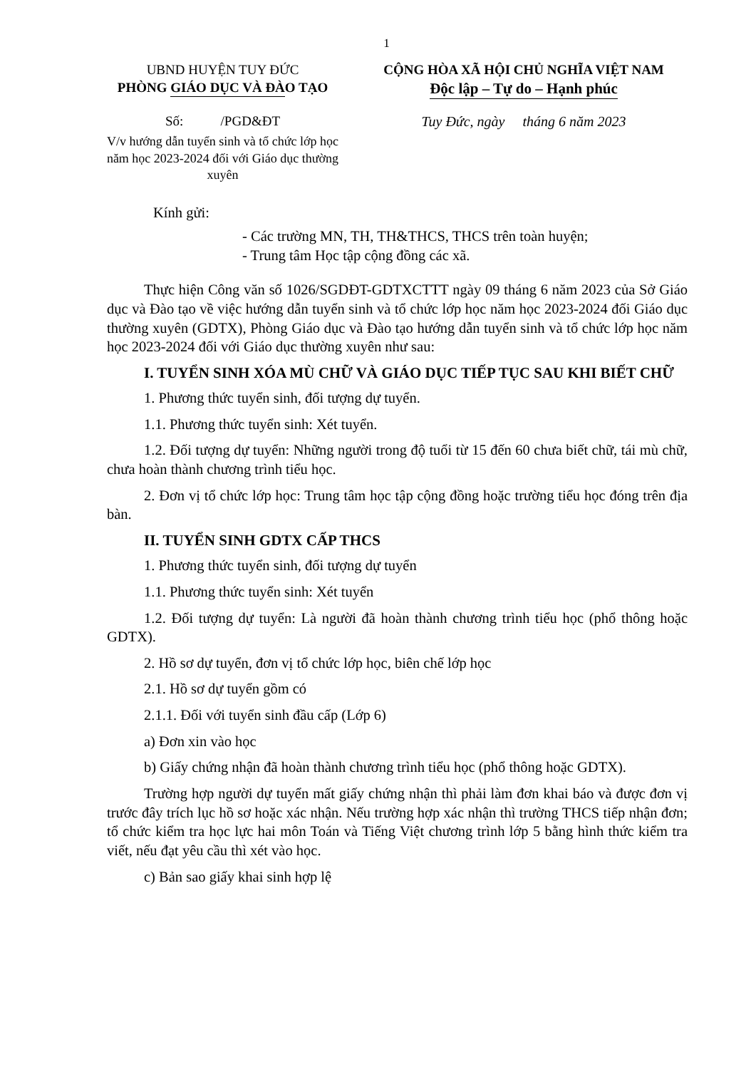1
UBND HUYỆN TUY ĐỨC
PHÒNG GIÁO DỤC VÀ ĐÀO TẠO
Số: /PGD&ĐT
V/v hướng dẫn tuyển sinh và tổ chức lớp học năm học 2023-2024 đối với Giáo dục thường xuyên
CỘNG HÒA XÃ HỘI CHỦ NGHĨA VIỆT NAM
Độc lập – Tự do – Hạnh phúc
Tuy Đức, ngày tháng 6 năm 2023
Kính gửi:
- Các trường MN, TH, TH&THCS, THCS trên toàn huyện;
- Trung tâm Học tập cộng đồng các xã.
Thực hiện Công văn số 1026/SGDĐT-GDTXCTTT ngày 09 tháng 6 năm 2023 của Sở Giáo dục và Đào tạo về việc hướng dẫn tuyển sinh và tổ chức lớp học năm học 2023-2024 đối Giáo dục thường xuyên (GDTX), Phòng Giáo dục và Đào tạo hướng dẫn tuyển sinh và tổ chức lớp học năm học 2023-2024 đối với Giáo dục thường xuyên như sau:
I. TUYỂN SINH XÓA MÙ CHỮ VÀ GIÁO DỤC TIẾP TỤC SAU KHI BIẾT CHỮ
1. Phương thức tuyển sinh, đối tượng dự tuyển.
1.1. Phương thức tuyển sinh: Xét tuyển.
1.2. Đối tượng dự tuyển: Những người trong độ tuổi từ 15 đến 60 chưa biết chữ, tái mù chữ, chưa hoàn thành chương trình tiểu học.
2. Đơn vị tổ chức lớp học: Trung tâm học tập cộng đồng hoặc trường tiểu học đóng trên địa bàn.
II. TUYỂN SINH GDTX CẤP THCS
1. Phương thức tuyển sinh, đối tượng dự tuyển
1.1. Phương thức tuyển sinh: Xét tuyển
1.2. Đối tượng dự tuyển: Là người đã hoàn thành chương trình tiểu học (phổ thông hoặc GDTX).
2. Hồ sơ dự tuyển, đơn vị tổ chức lớp học, biên chế lớp học
2.1. Hồ sơ dự tuyển gồm có
2.1.1. Đối với tuyển sinh đầu cấp (Lớp 6)
a) Đơn xin vào học
b) Giấy chứng nhận đã hoàn thành chương trình tiểu học (phổ thông hoặc GDTX).
Trường hợp người dự tuyển mất giấy chứng nhận thì phải làm đơn khai báo và được đơn vị trước đây trích lục hồ sơ hoặc xác nhận. Nếu trường hợp xác nhận thì trường THCS tiếp nhận đơn; tổ chức kiểm tra học lực hai môn Toán và Tiếng Việt chương trình lớp 5 bằng hình thức kiểm tra viết, nếu đạt yêu cầu thì xét vào học.
c) Bản sao giấy khai sinh hợp lệ